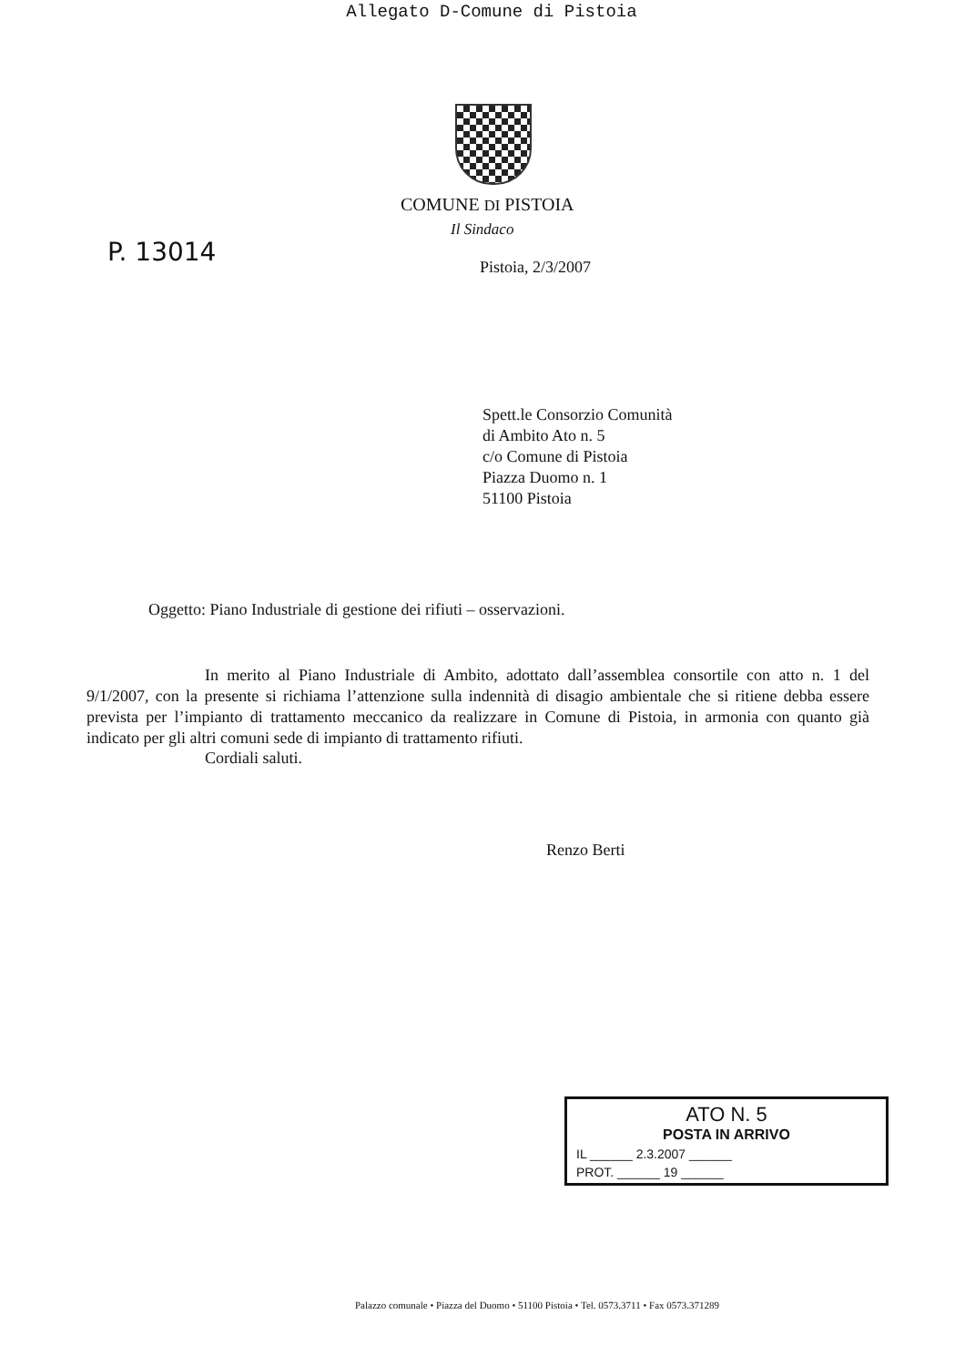Allegato D-Comune di Pistoia
COMUNE DI PISTOIA
Il Sindaco
P. 13014
Pistoia, 2/3/2007
Spett.le Consorzio Comunità
di Ambito Ato n. 5
c/o Comune di Pistoia
Piazza Duomo n. 1
51100 Pistoia
Oggetto: Piano Industriale di gestione dei rifiuti – osservazioni.
In merito al Piano Industriale di Ambito, adottato dall’assemblea consortile con atto n. 1 del 9/1/2007, con la presente si richiama l’attenzione sulla indennità di disagio ambientale che si ritiene debba essere prevista per l’impianto di trattamento meccanico da realizzare in Comune di Pistoia, in armonia con quanto già indicato per gli altri comuni sede di impianto di trattamento rifiuti.
Cordiali saluti.
Renzo Berti
ATO N. 5
POSTA IN ARRIVO
IL ______ 2.3.2007 ______
PROT. ______ 19 ______
Palazzo comunale • Piazza del Duomo • 51100 Pistoia • Tel. 0573.3711 • Fax 0573.371289